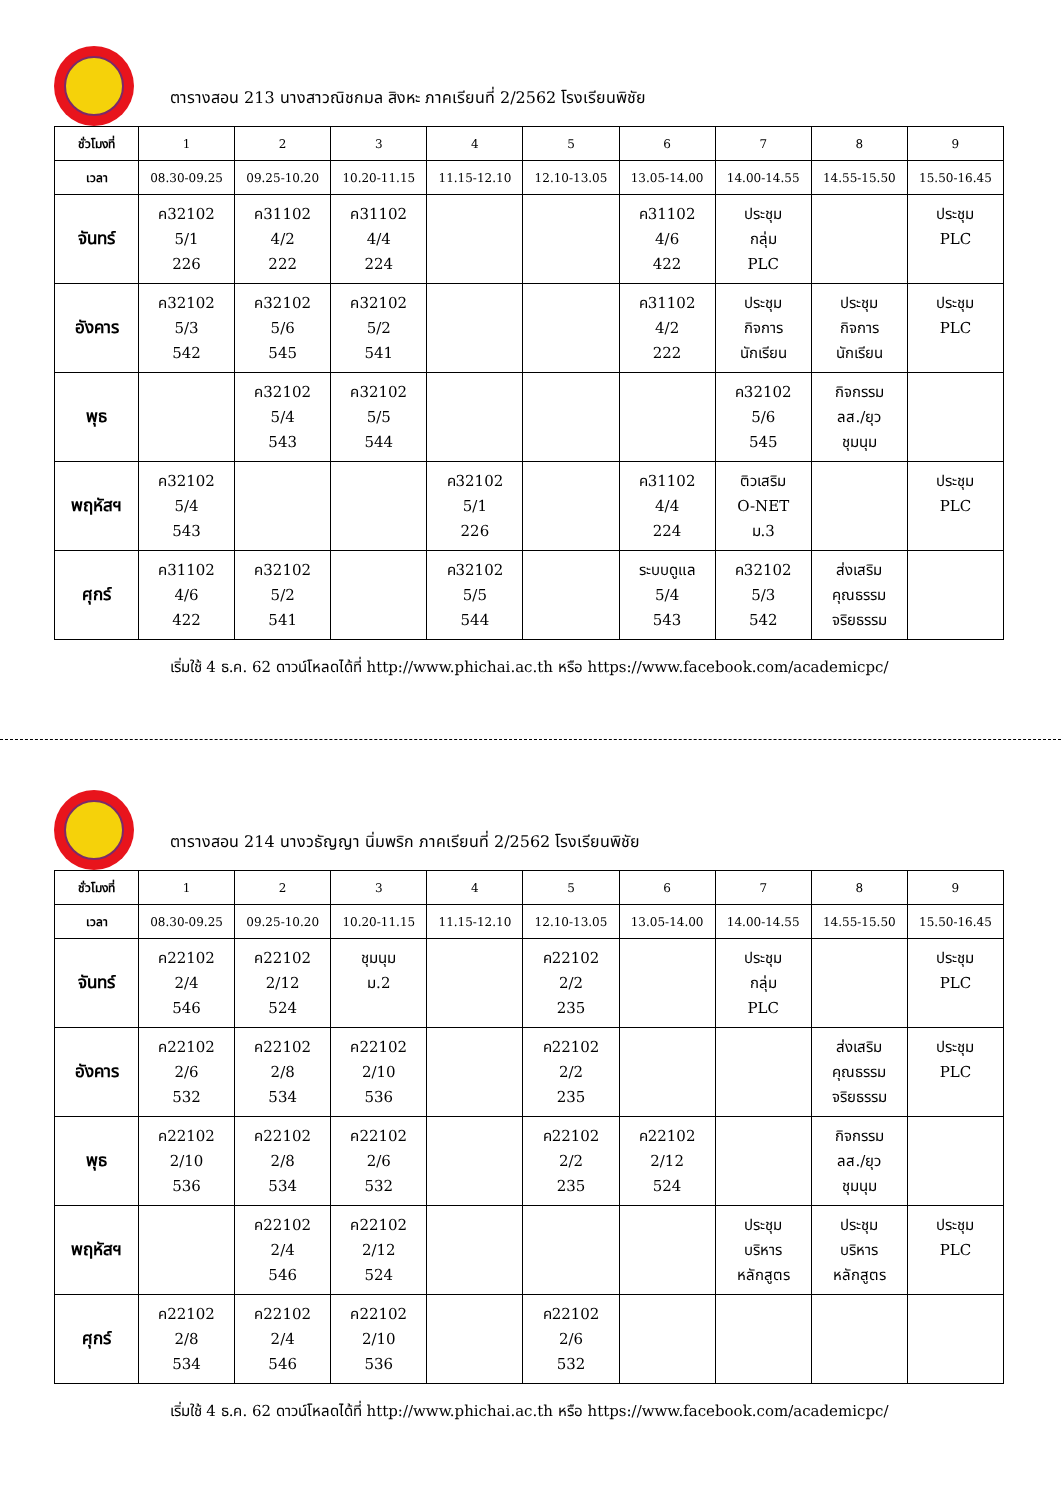ตารางสอน 213 นางสาวณิชกมล สิงหะ ภาคเรียนที่ 2/2562 โรงเรียนพิชัย
| ชั่วโมงที่ | 1 | 2 | 3 | 4 | 5 | 6 | 7 | 8 | 9 |
| เวลา | 08.30-09.25 | 09.25-10.20 | 10.20-11.15 | 11.15-12.10 | 12.10-13.05 | 13.05-14.00 | 14.00-14.55 | 14.55-15.50 | 15.50-16.45 |
| จันทร์ | ค32102 5/1 226 | ค31102 4/2 222 | ค31102 4/4 224 | | | ค31102 4/6 422 | ประชุม กลุ่ม PLC | | ประชุม PLC |
| อังคาร | ค32102 5/3 542 | ค32102 5/6 545 | ค32102 5/2 541 | | | ค31102 4/2 222 | ประชุม กิจการ นักเรียน | ประชุม กิจการ นักเรียน | ประชุม PLC |
| พุธ | | ค32102 5/4 543 | ค32102 5/5 544 | | | | ค32102 5/6 545 | กิจกรรม ลส./ยุว ชุมนุม | |
| พฤหัสฯ | ค32102 5/4 543 | | | ค32102 5/1 226 | | ค31102 4/4 224 | ติวเสริม O-NET ม.3 | | ประชุม PLC |
| ศุกร์ | ค31102 4/6 422 | ค32102 5/2 541 | | ค32102 5/5 544 | | ระบบดูแล 5/4 543 | ค32102 5/3 542 | ส่งเสริม คุณธรรม จริยธรรม | |
เริ่มใช้ 4 ธ.ค. 62 ดาวน์โหลดได้ที่ http://www.phichai.ac.th หรือ https://www.facebook.com/academicpc/
ตารางสอน 214 นางวธัญญา นิ่มพริก ภาคเรียนที่ 2/2562 โรงเรียนพิชัย
| ชั่วโมงที่ | 1 | 2 | 3 | 4 | 5 | 6 | 7 | 8 | 9 |
| เวลา | 08.30-09.25 | 09.25-10.20 | 10.20-11.15 | 11.15-12.10 | 12.10-13.05 | 13.05-14.00 | 14.00-14.55 | 14.55-15.50 | 15.50-16.45 |
| จันทร์ | ค22102 2/4 546 | ค22102 2/12 524 | ชุมนุม ม.2 | | ค22102 2/2 235 | | ประชุม กลุ่ม PLC | | ประชุม PLC |
| อังคาร | ค22102 2/6 532 | ค22102 2/8 534 | ค22102 2/10 536 | | ค22102 2/2 235 | | | ส่งเสริม คุณธรรม จริยธรรม | ประชุม PLC |
| พุธ | ค22102 2/10 536 | ค22102 2/8 534 | ค22102 2/6 532 | | ค22102 2/2 235 | ค22102 2/12 524 | | กิจกรรม ลส./ยุว ชุมนุม | |
| พฤหัสฯ | | ค22102 2/4 546 | ค22102 2/12 524 | | | | ประชุม บริหาร หลักสูตร | ประชุม บริหาร หลักสูตร | ประชุม PLC |
| ศุกร์ | ค22102 2/8 534 | ค22102 2/4 546 | ค22102 2/10 536 | | ค22102 2/6 532 | | | | |
เริ่มใช้ 4 ธ.ค. 62 ดาวน์โหลดได้ที่ http://www.phichai.ac.th หรือ https://www.facebook.com/academicpc/